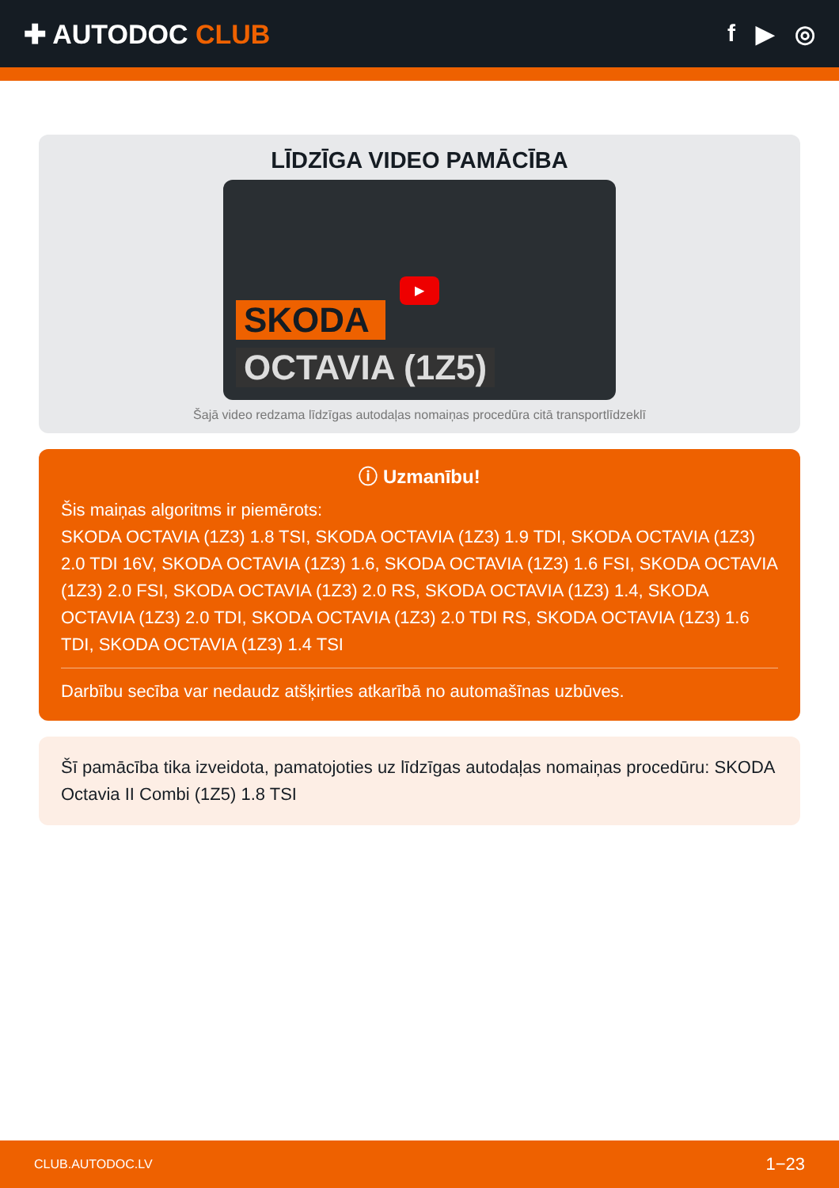✚ AUTODOC CLUB f ▶ ◎
LĪDZĪGA VIDEO PAMĀCĪBA
▶
SKODA
OCTAVIA (1Z5)
Šajā video redzama līdzīgas autodaļas nomaiņas procedūra citā transportlīdzeklī
ⓘ Uzmanību!
Šis maiņas algoritms ir piemērots:
SKODA OCTAVIA (1Z3) 1.8 TSI, SKODA OCTAVIA (1Z3) 1.9 TDI, SKODA OCTAVIA (1Z3) 2.0 TDI 16V, SKODA OCTAVIA (1Z3) 1.6, SKODA OCTAVIA (1Z3) 1.6 FSI, SKODA OCTAVIA (1Z3) 2.0 FSI, SKODA OCTAVIA (1Z3) 2.0 RS, SKODA OCTAVIA (1Z3) 1.4, SKODA OCTAVIA (1Z3) 2.0 TDI, SKODA OCTAVIA (1Z3) 2.0 TDI RS, SKODA OCTAVIA (1Z3) 1.6 TDI, SKODA OCTAVIA (1Z3) 1.4 TSI
Darbību secība var nedaudz atšķirties atkarībā no automašīnas uzbūves.
Šī pamācība tika izveidota, pamatojoties uz līdzīgas autodaļas nomaiņas procedūru: SKODA Octavia II Combi (1Z5) 1.8 TSI
CLUB.AUTODOC.LV 1−23